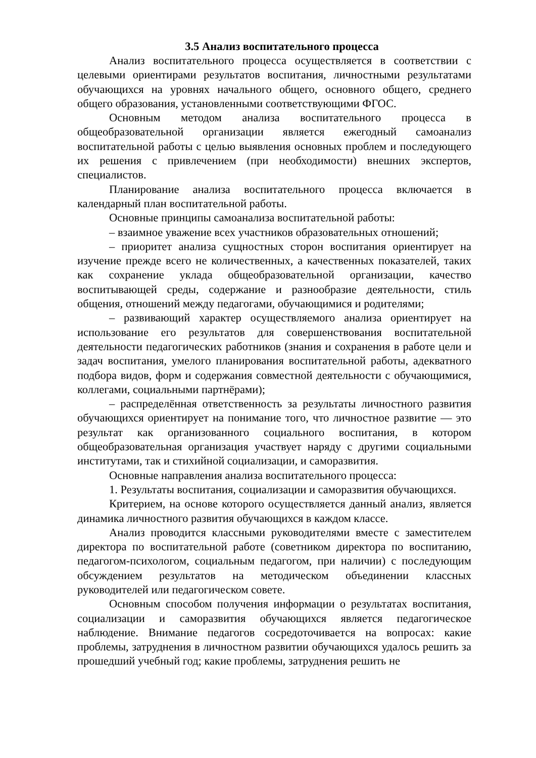3.5 Анализ воспитательного процесса
Анализ воспитательного процесса осуществляется в соответствии с целевыми ориентирами результатов воспитания, личностными результатами обучающихся на уровнях начального общего, основного общего, среднего общего образования, установленными соответствующими ФГОС.
Основным методом анализа воспитательного процесса в общеобразовательной организации является ежегодный самоанализ воспитательной работы с целью выявления основных проблем и последующего их решения с привлечением (при необходимости) внешних экспертов, специалистов.
Планирование анализа воспитательного процесса включается в календарный план воспитательной работы.
Основные принципы самоанализа воспитательной работы:
– взаимное уважение всех участников образовательных отношений;
– приоритет анализа сущностных сторон воспитания ориентирует на изучение прежде всего не количественных, а качественных показателей, таких как сохранение уклада общеобразовательной организации, качество воспитывающей среды, содержание и разнообразие деятельности, стиль общения, отношений между педагогами, обучающимися и родителями;
– развивающий характер осуществляемого анализа ориентирует на использование его результатов для совершенствования воспитательной деятельности педагогических работников (знания и сохранения в работе цели и задач воспитания, умелого планирования воспитательной работы, адекватного подбора видов, форм и содержания совместной деятельности с обучающимися, коллегами, социальными партнёрами);
– распределённая ответственность за результаты личностного развития обучающихся ориентирует на понимание того, что личностное развитие — это результат как организованного социального воспитания, в котором общеобразовательная организация участвует наряду с другими социальными институтами, так и стихийной социализации, и саморазвития.
Основные направления анализа воспитательного процесса:
1. Результаты воспитания, социализации и саморазвития обучающихся.
Критерием, на основе которого осуществляется данный анализ, является динамика личностного развития обучающихся в каждом классе.
Анализ проводится классными руководителями вместе с заместителем директора по воспитательной работе (советником директора по воспитанию, педагогом-психологом, социальным педагогом, при наличии) с последующим обсуждением результатов на методическом объединении классных руководителей или педагогическом совете.
Основным способом получения информации о результатах воспитания, социализации и саморазвития обучающихся является педагогическое наблюдение. Внимание педагогов сосредоточивается на вопросах: какие проблемы, затруднения в личностном развитии обучающихся удалось решить за прошедший учебный год; какие проблемы, затруднения решить не